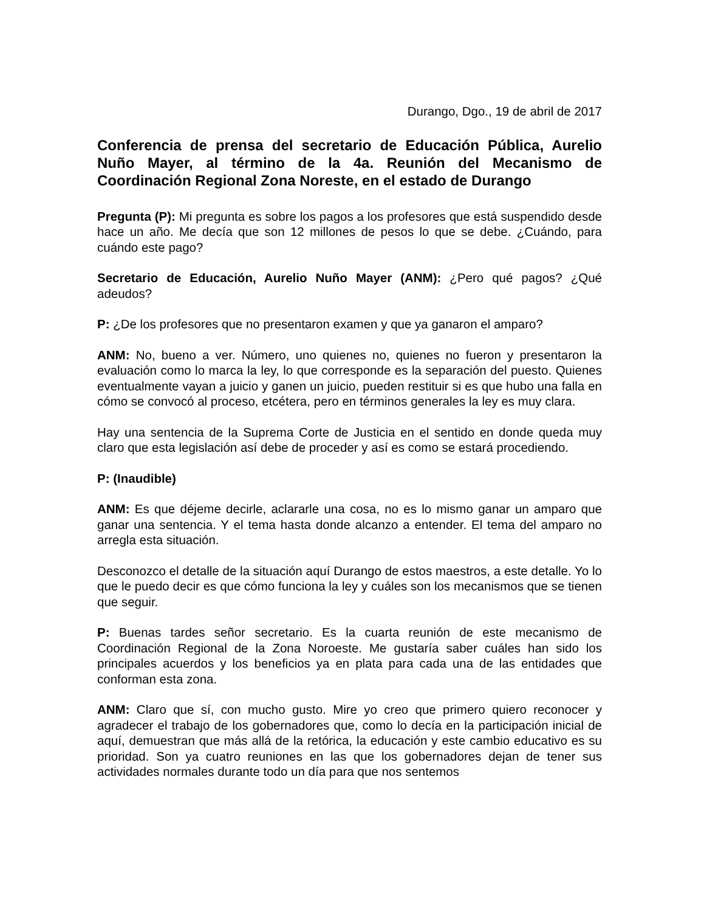Durango, Dgo., 19 de abril de 2017
Conferencia de prensa del secretario de Educación Pública, Aurelio Nuño Mayer, al término de la 4a. Reunión del Mecanismo de Coordinación Regional Zona Noreste, en el estado de Durango
Pregunta (P): Mi pregunta es sobre los pagos a los profesores que está suspendido desde hace un año. Me decía que son 12 millones de pesos lo que se debe. ¿Cuándo, para cuándo este pago?
Secretario de Educación, Aurelio Nuño Mayer (ANM): ¿Pero qué pagos? ¿Qué adeudos?
P: ¿De los profesores que no presentaron examen y que ya ganaron el amparo?
ANM: No, bueno a ver. Número, uno quienes no, quienes no fueron y presentaron la evaluación como lo marca la ley, lo que corresponde es la separación del puesto. Quienes eventualmente vayan a juicio y ganen un juicio, pueden restituir si es que hubo una falla en cómo se convocó al proceso, etcétera, pero en términos generales la ley es muy clara.
Hay una sentencia de la Suprema Corte de Justicia en el sentido en donde queda muy claro que esta legislación así debe de proceder y así es como se estará procediendo.
P: (Inaudible)
ANM: Es que déjeme decirle, aclararle una cosa, no es lo mismo ganar un amparo que ganar una sentencia. Y el tema hasta donde alcanzo a entender. El tema del amparo no arregla esta situación.
Desconozco el detalle de la situación aquí Durango de estos maestros, a este detalle. Yo lo que le puedo decir es que cómo funciona la ley y cuáles son los mecanismos que se tienen que seguir.
P: Buenas tardes señor secretario. Es la cuarta reunión de este mecanismo de Coordinación Regional de la Zona Noroeste. Me gustaría saber cuáles han sido los principales acuerdos y los beneficios ya en plata para cada una de las entidades que conforman esta zona.
ANM: Claro que sí, con mucho gusto. Mire yo creo que primero quiero reconocer y agradecer el trabajo de los gobernadores que, como lo decía en la participación inicial de aquí, demuestran que más allá de la retórica, la educación y este cambio educativo es su prioridad. Son ya cuatro reuniones en las que los gobernadores dejan de tener sus actividades normales durante todo un día para que nos sentemos